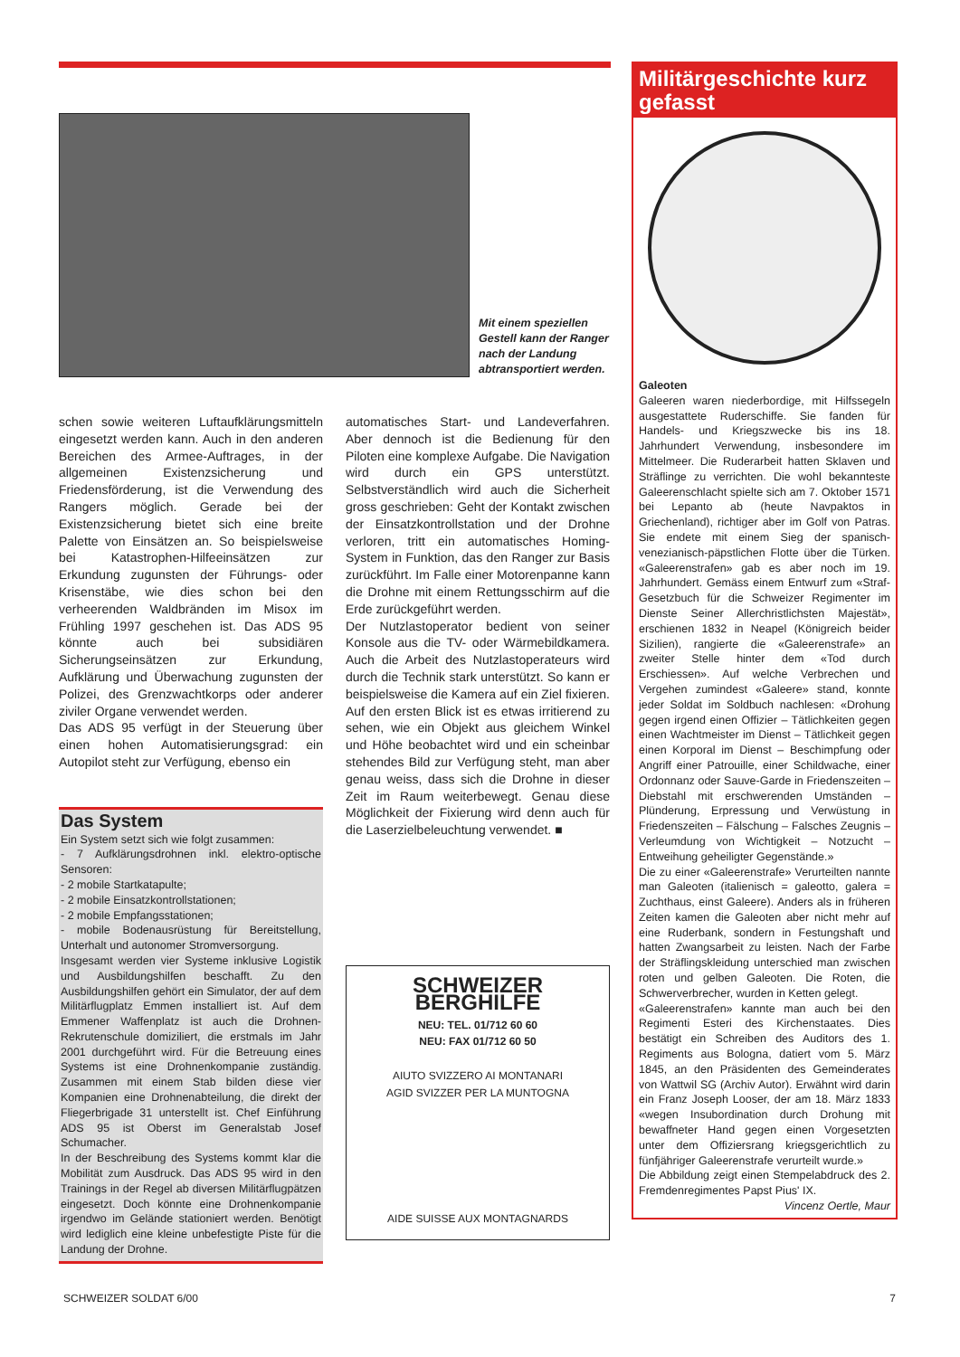Mit einem speziellen Gestell kann der Ranger nach der Landung abtransportiert werden.
schen sowie weiteren Luftaufklärungsmitteln eingesetzt werden kann. Auch in den anderen Bereichen des Armee-Auftrages, in der allgemeinen Existenzsicherung und Friedensförderung, ist die Verwendung des Rangers möglich. Gerade bei der Existenzsicherung bietet sich eine breite Palette von Einsätzen an. So beispielsweise bei Katastrophen-Hilfeeinsätzen zur Erkundung zugunsten der Führungs- oder Krisenstäbe, wie dies schon bei den verheerenden Waldbränden im Misox im Frühling 1997 geschehen ist. Das ADS 95 könnte auch bei subsidiären Sicherungseinsätzen zur Erkundung, Aufklärung und Überwachung zugunsten der Polizei, des Grenzwachtkorps oder anderer ziviler Organe verwendet werden.
Das ADS 95 verfügt in der Steuerung über einen hohen Automatisierungsgrad: ein Autopilot steht zur Verfügung, ebenso ein
Das System
Ein System setzt sich wie folgt zusammen:
- 7 Aufklärungsdrohnen inkl. elektro-optische Sensoren:
- 2 mobile Startkatapulte;
- 2 mobile Einsatzkontrollstationen;
- 2 mobile Empfangsstationen;
- mobile Bodenausrüstung für Bereitstellung, Unterhalt und autonomer Stromversorgung.
Insgesamt werden vier Systeme inklusive Logistik und Ausbildungshilfen beschafft. Zu den Ausbildungshilfen gehört ein Simulator, der auf dem Militärflugplatz Emmen installiert ist. Auf dem Emmener Waffenplatz ist auch die Drohnen-Rekrutenschule domiziliert, die erstmals im Jahr 2001 durchgeführt wird. Für die Betreuung eines Systems ist eine Drohnenkompanie zuständig. Zusammen mit einem Stab bilden diese vier Kompanien eine Drohnenabteilung, die direkt der Fliegerbrigade 31 unterstellt ist. Chef Einführung ADS 95 ist Oberst im Generalstab Josef Schumacher.
In der Beschreibung des Systems kommt klar die Mobilität zum Ausdruck. Das ADS 95 wird in den Trainings in der Regel ab diversen Militärflugpätzen eingesetzt. Doch könnte eine Drohnenkompanie irgendwo im Gelände stationiert werden. Benötigt wird lediglich eine kleine unbefestigte Piste für die Landung der Drohne.
automatisches Start- und Landeverfahren. Aber dennoch ist die Bedienung für den Piloten eine komplexe Aufgabe. Die Navigation wird durch ein GPS unterstützt. Selbstverständlich wird auch die Sicherheit gross geschrieben: Geht der Kontakt zwischen der Einsatzkontrollstation und der Drohne verloren, tritt ein automatisches Homing-System in Funktion, das den Ranger zur Basis zurückführt. Im Falle einer Motorenpanne kann die Drohne mit einem Rettungsschirm auf die Erde zurückgeführt werden.
Der Nutzlastoperator bedient von seiner Konsole aus die TV- oder Wärmebildkamera. Auch die Arbeit des Nutzlastoperateurs wird durch die Technik stark unterstützt. So kann er beispielsweise die Kamera auf ein Ziel fixieren. Auf den ersten Blick ist es etwas irritierend zu sehen, wie ein Objekt aus gleichem Winkel und Höhe beobachtet wird und ein scheinbar stehendes Bild zur Verfügung steht, man aber genau weiss, dass sich die Drohne in dieser Zeit im Raum weiterbewegt. Genau diese Möglichkeit der Fixierung wird denn auch für die Laserzielbeleuchtung verwendet. ■
SCHWEIZER BERGHILFE
NEU: TEL. 01/712 60 60
NEU: FAX 01/712 60 50
AIUTO SVIZZERO AI MONTANARI
AGID SVIZZER PER LA MUNTOGNA
AIDE SUISSE AUX MONTAGNARDS
Militärgeschichte kurz gefasst
Galeoten
Galeeren waren niederbordige, mit Hilfssegeln ausgestattete Ruderschiffe. Sie fanden für Handels- und Kriegszwecke bis ins 18. Jahrhundert Verwendung, insbesondere im Mittelmeer. Die Ruderarbeit hatten Sklaven und Sträflinge zu verrichten. Die wohl bekannteste Galeerenschlacht spielte sich am 7. Oktober 1571 bei Lepanto ab (heute Navpaktos in Griechenland), richtiger aber im Golf von Patras. Sie endete mit einem Sieg der spanisch-venezianisch-päpstlichen Flotte über die Türken. «Galeerenstrafen» gab es aber noch im 19. Jahrhundert. Gemäss einem Entwurf zum «Straf-Gesetzbuch für die Schweizer Regimenter im Dienste Seiner Allerchristlichsten Majestät», erschienen 1832 in Neapel (Königreich beider Sizilien), rangierte die «Galeerenstrafe» an zweiter Stelle hinter dem «Tod durch Erschiessen». Auf welche Verbrechen und Vergehen zumindest «Galeere» stand, konnte jeder Soldat im Soldbuch nachlesen: «Drohung gegen irgend einen Offizier – Tätlichkeiten gegen einen Wachtmeister im Dienst – Tätlichkeit gegen einen Korporal im Dienst – Beschimpfung oder Angriff einer Patrouille, einer Schildwache, einer Ordonnanz oder Sauve-Garde in Friedenszeiten – Diebstahl mit erschwerenden Umständen – Plünderung, Erpressung und Verwüstung in Friedenszeiten – Fälschung – Falsches Zeugnis – Verleumdung von Wichtigkeit – Notzucht – Entweihung geheiligter Gegenstände.»
Die zu einer «Galeerenstrafe» Verurteilten nannte man Galeoten (italienisch = galeotto, galera = Zuchthaus, einst Galeere). Anders als in früheren Zeiten kamen die Galeoten aber nicht mehr auf eine Ruderbank, sondern in Festungshaft und hatten Zwangsarbeit zu leisten. Nach der Farbe der Sträflingskleidung unterschied man zwischen roten und gelben Galeoten. Die Roten, die Schwerverbrecher, wurden in Ketten gelegt.
«Galeerenstrafen» kannte man auch bei den Regimenti Esteri des Kirchenstaates. Dies bestätigt ein Schreiben des Auditors des 1. Regiments aus Bologna, datiert vom 5. März 1845, an den Präsidenten des Gemeinderates von Wattwil SG (Archiv Autor). Erwähnt wird darin ein Franz Joseph Looser, der am 18. März 1833 «wegen Insubordination durch Drohung mit bewaffneter Hand gegen einen Vorgesetzten unter dem Offiziersrang kriegsgerichtlich zu fünfjähriger Galeerenstrafe verurteilt wurde.»
Die Abbildung zeigt einen Stempelabdruck des 2. Fremdenregimentes Papst Pius' IX.
Vincenz Oertle, Maur
SCHWEIZER SOLDAT 6/00 7